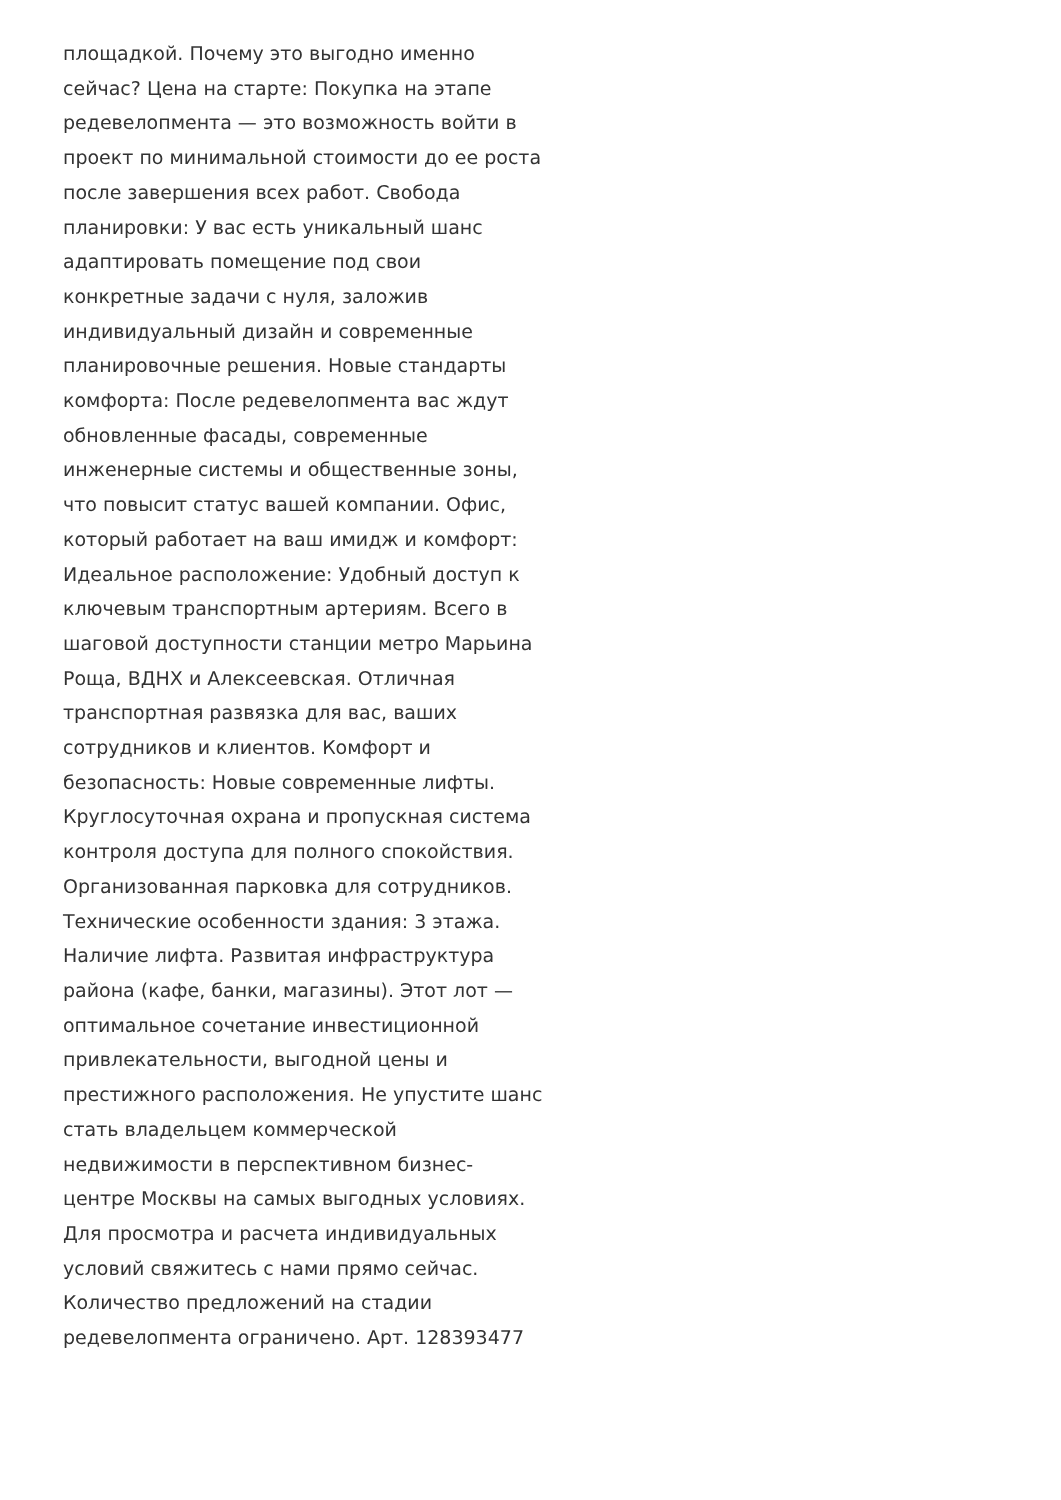площадкой. Почему это выгодно именно сейчас? Цена на старте: Покупка на этапе редевелопмента — это возможность войти в проект по минимальной стоимости до ее роста после завершения всех работ. Свобода планировки: У вас есть уникальный шанс адаптировать помещение под свои конкретные задачи с нуля, заложив индивидуальный дизайн и современные планировочные решения. Новые стандарты комфорта: После редевелопмента вас ждут обновленные фасады, современные инженерные системы и общественные зоны, что повысит статус вашей компании. Офис, который работает на ваш имидж и комфорт: Идеальное расположение: Удобный доступ к ключевым транспортным артериям. Всего в шаговой доступности станции метро Марьина Роща, ВДНХ и Алексеевская. Отличная транспортная развязка для вас, ваших сотрудников и клиентов. Комфорт и безопасность: Новые современные лифты. Круглосуточная охрана и пропускная система контроля доступа для полного спокойствия. Организованная парковка для сотрудников. Технические особенности здания: 3 этажа. Наличие лифта. Развитая инфраструктура района (кафе, банки, магазины). Этот лот — оптимальное сочетание инвестиционной привлекательности, выгодной цены и престижного расположения. Не упустите шанс стать владельцем коммерческой недвижимости в перспективном бизнес-центре Москвы на самых выгодных условиях. Для просмотра и расчета индивидуальных условий свяжитесь с нами прямо сейчас. Количество предложений на стадии редевелопмента ограничено. Арт. 128393477